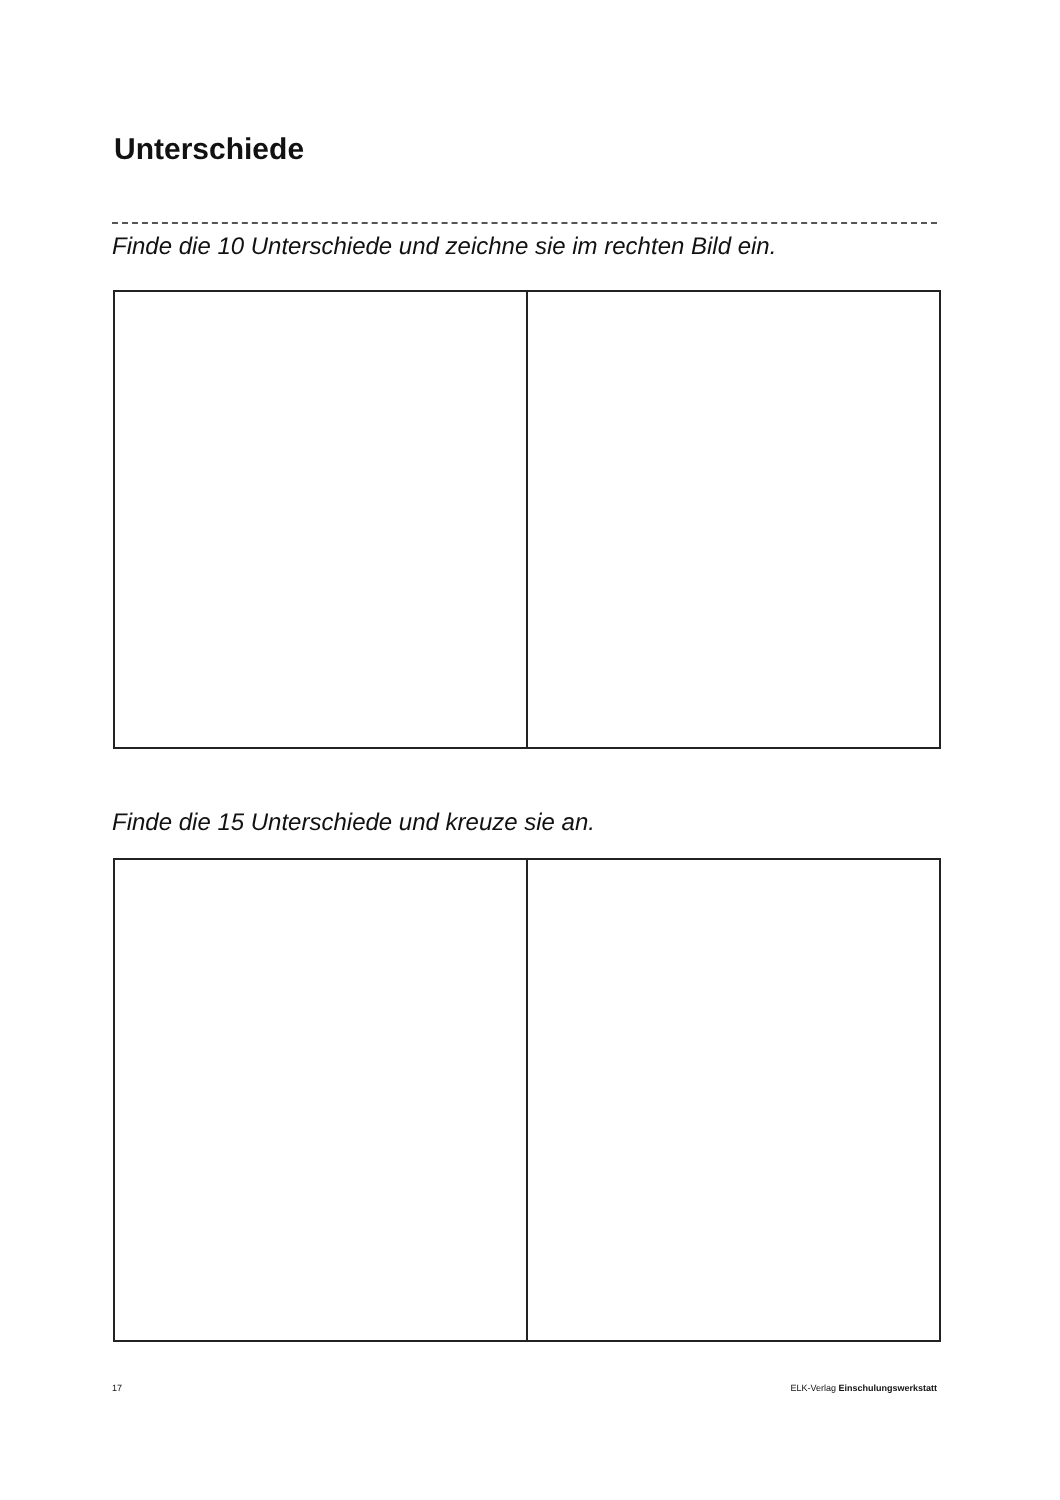Unterschiede
Finde die 10 Unterschiede und zeichne sie im rechten Bild ein.
Finde die 15 Unterschiede und kreuze sie an.
17
ELK-Verlag Einschulungswerkstatt